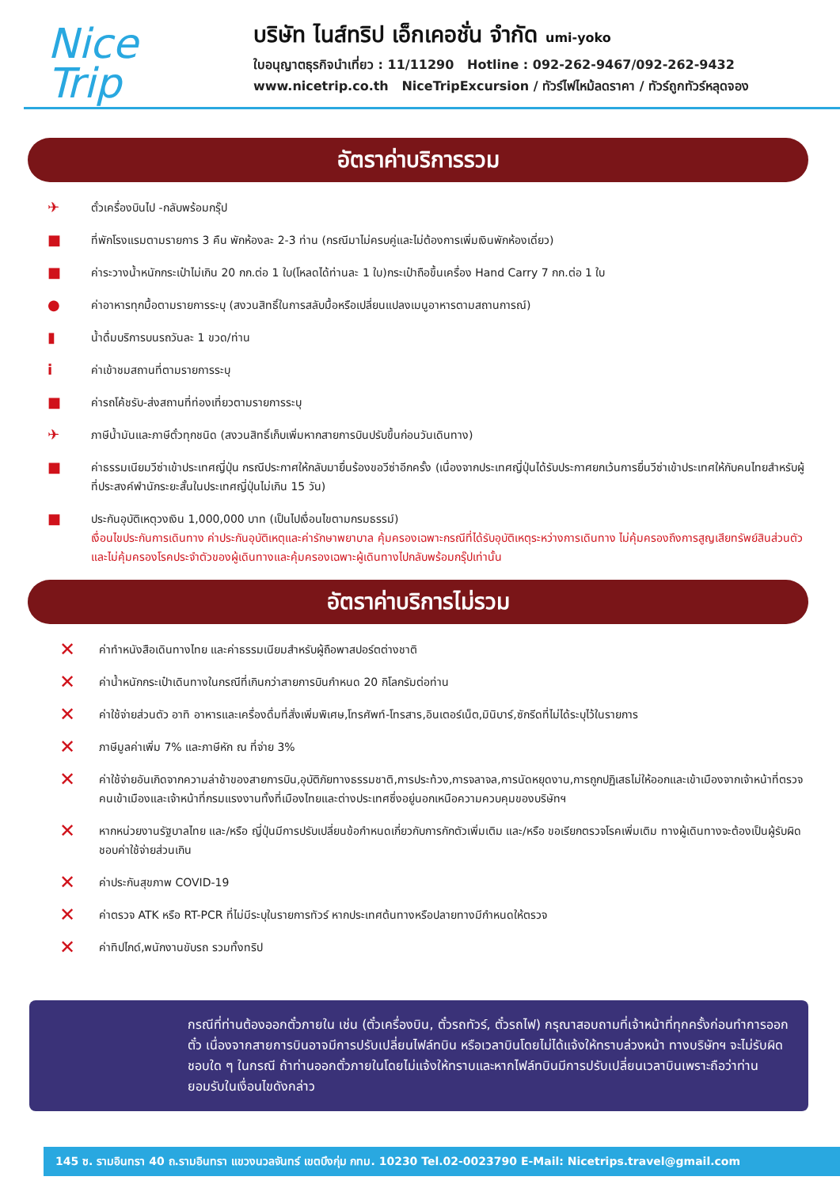Nice
Trip
บริษัท ไนส์ทริป เอ็กเคอชั่น จำกัด umi-yoko
ใบอนุญาตธุรกิจนำเที่ยว : 11/11290 Hotline : 092-262-9467/092-262-9432
www.nicetrip.co.th NiceTripExcursion / ทัวร์ไฟไหม้ลดราคา / ทัวร์ถูกทัวร์หลุดจอง
อัตราค่าบริการรวม
✈ ตั๋วเครื่องบินไป -กลับพร้อมกรุ๊ป
■ ที่พักโรงแรมตามรายการ 3 คืน พักห้องละ 2-3 ท่าน (กรณีมาไม่ครบคู่และไม่ต้องการเพิ่มเงินพักห้องเดี่ยว)
■ ค่าระวางน้ำหนักกระเป๋าไม่เกิน 20 กก.ต่อ 1 ใบ(โหลดได้ท่านละ 1 ใบ)กระเป๋าถือขึ้นเครื่อง Hand Carry 7 กก.ต่อ 1 ใบ
● ค่าอาหารทุกมื้อตามรายการระบุ (สงวนสิทธิ์ในการสลับมื้อหรือเปลี่ยนแปลงเมนูอาหารตามสถานการณ์)
▮ น้ำดื่มบริการบนรถวันละ 1 ขวด/ท่าน
iค่าเข้าชมสถานที่ตามรายการระบุ
■ ค่ารถโค้ชรับ-ส่งสถานที่ท่องเที่ยวตามรายการระบุ
✈ ภาษีน้ำมันและภาษีตั๋วทุกชนิด (สงวนสิทธิ์เก็บเพิ่มหากสายการบินปรับขึ้นก่อนวันเดินทาง)
■ ค่าธรรมเนียมวีซ่าเข้าประเทศญี่ปุ่น กรณีประกาศให้กลับมายื่นร้องขอวีซ่าอีกครั้ง (เนื่องจากประเทศญี่ปุ่นได้รับประกาศยกเว้นการยื่นวีซ่าเข้าประเทศให้กับคนไทยสำหรับผู้ที่ประสงค์พำนักระยะสั้นในประเทศญี่ปุ่นไม่เกิน 15 วัน)
■ ประกันอุบัติเหตุวงเงิน 1,000,000 บาท (เป็นไปเงื่อนไขตามกรมธรรม์)
เงื่อนไขประกันการเดินทาง ค่าประกันอุบัติเหตุและค่ารักษาพยาบาล คุ้มครองเฉพาะกรณีที่ได้รับอุบัติเหตุระหว่างการเดินทาง ไม่คุ้มครองถึงการสูญเสียทรัพย์สินส่วนตัวและไม่คุ้มครองโรคประจำตัวของผู้เดินทางและคุ้มครองเฉพาะผู้เดินทางไปกลับพร้อมกรุ๊ปเท่านั้น
อัตราค่าบริการไม่รวม
✕ ค่าทำหนังสือเดินทางไทย และค่าธรรมเนียมสำหรับผู้ถือพาสปอร์ตต่างชาติ
✕ ค่าน้ำหนักกระเป๋าเดินทางในกรณีที่เกินกว่าสายการบินกำหนด 20 กิโลกรัมต่อท่าน
✕ ค่าใช้จ่ายส่วนตัว อาทิ อาหารและเครื่องดื่มที่สั่งเพิ่มพิเศษ,โทรศัพท์-โทรสาร,อินเตอร์เน็ต,มินิบาร์,ซักรีดที่ไม่ได้ระบุไว้ในรายการ
✕ ภาษีมูลค่าเพิ่ม 7% และภาษีหัก ณ ที่จ่าย 3%
✕ ค่าใช้จ่ายอันเกิดจากความล่าช้าของสายการบิน,อุบัติภัยทางธรรมชาติ,การประท้วง,การจลาจล,การนัดหยุดงาน,การถูกปฏิเสธไม่ให้ออกและเข้าเมืองจากเจ้าหน้าที่ตรวจคนเข้าเมืองและเจ้าหน้าที่กรมแรงงานทั้งที่เมืองไทยและต่างประเทศซึ่งอยู่นอกเหนือความควบคุมของบริษัทฯ
✕ หากหน่วยงานรัฐบาลไทย และ/หรือ ญี่ปุ่นมีการปรับเปลี่ยนข้อกำหนดเกี่ยวกับการกักตัวเพิ่มเติม และ/หรือ ขอเรียกตรวจโรคเพิ่มเติม ทางผู้เดินทางจะต้องเป็นผู้รับผิดชอบค่าใช้จ่ายส่วนเกิน
✕ ค่าประกันสุขภาพ COVID-19
✕ ค่าตรวจ ATK หรือ RT-PCR ที่ไม่มีระบุในรายการทัวร์ หากประเทศต้นทางหรือปลายทางมีกำหนดให้ตรวจ
✕ ค่าทิปไกด์,พนักงานขับรถ รวมทั้งทริป
JAPANกรณีที่ท่านต้องออกตั๋วภายใน เช่น (ตั๋วเครื่องบิน, ตั๋วรถทัวร์, ตั๋วรถไฟ) กรุณาสอบถามที่เจ้าหน้าที่ทุกครั้งก่อนทำการออกตั๋ว เนื่องจากสายการบินอาจมีการปรับเปลี่ยนไฟล์ทบิน หรือเวลาบินโดยไม่ได้แจ้งให้ทราบล่วงหน้า ทางบริษัทฯ จะไม่รับผิดชอบใด ๆ ในกรณี ถ้าท่านออกตั๋วภายในโดยไม่แจ้งให้ทราบและหากไฟล์ทบินมีการปรับเปลี่ยนเวลาบินเพราะถือว่าท่านยอมรับในเงื่อนไขดังกล่าว
145 ซ. รามอินทรา 40 ถ.รามอินทรา แขวงนวลจันทร์ เขตบึงกุ่ม กทม. 10230 Tel.02-0023790 E-Mail: Nicetrips.travel@gmail.com